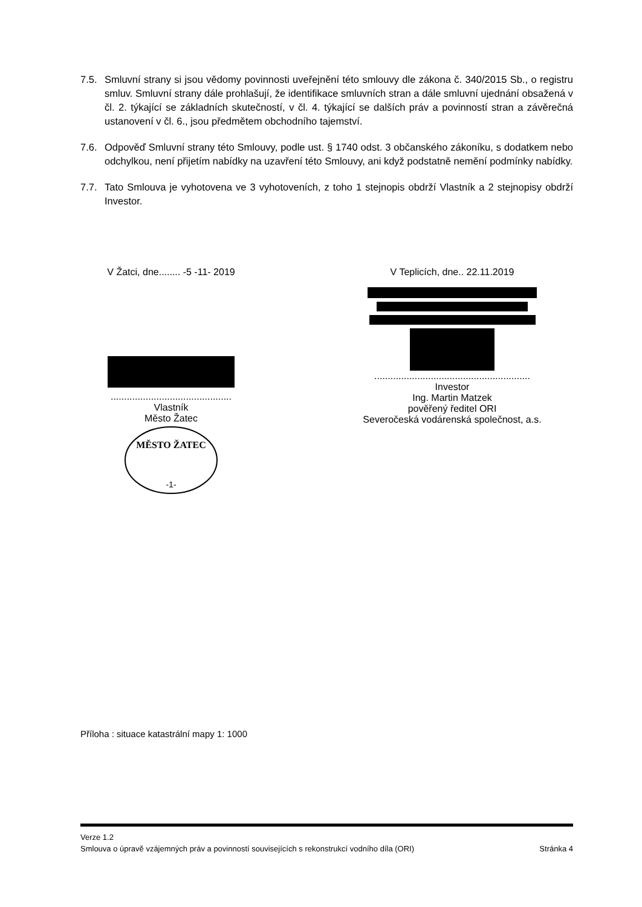7.5. Smluvní strany si jsou vědomy povinnosti uveřejnění této smlouvy dle zákona č. 340/2015 Sb., o registru smluv. Smluvní strany dále prohlašují, že identifikace smluvních stran a dále smluvní ujednání obsažená v čl. 2. týkající se základních skutečností, v čl. 4. týkající se dalších práv a povinností stran a závěrečná ustanovení v čl. 6., jsou předmětem obchodního tajemství.
7.6. Odpověď Smluvní strany této Smlouvy, podle ust. § 1740 odst. 3 občanského zákoníku, s dodatkem nebo odchylkou, není přijetím nabídky na uzavření této Smlouvy, ani když podstatně nemění podmínky nabídky.
7.7. Tato Smlouva je vyhotovena ve 3 vyhotoveních, z toho 1 stejnopis obdrží Vlastník a 2 stejnopisy obdrží Investor.
V Žatci, dne........ -5 -11- 2019
.............................................
Vlastník
Město Žatec
MĚSTO ŽATEC
-1-
V Teplicích, dne.. 22.11.2019
..........................................................
Investor
Ing. Martin Matzek
pověřený ředitel ORI
Severočeská vodárenská společnost, a.s.
Příloha : situace katastrální mapy 1: 1000
Verze 1.2
Smlouva o úpravě vzájemných práv a povinností souvisejících s rekonstrukcí vodního díla (ORI) Stránka 4